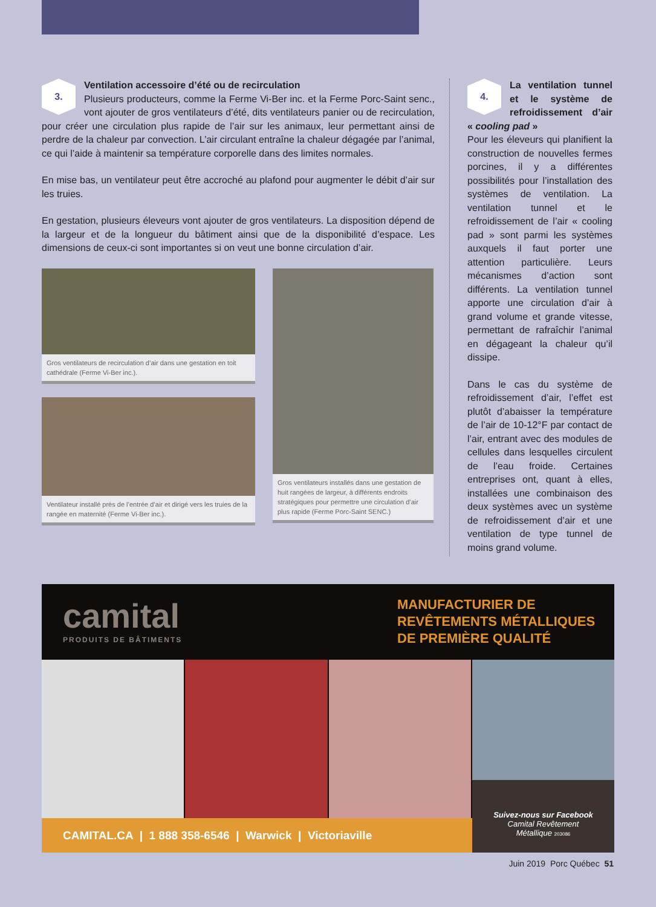3. Ventilation accessoire d’été ou de recirculation
Plusieurs producteurs, comme la Ferme Vi-Ber inc. et la Ferme Porc-Saint senc., vont ajouter de gros ventilateurs d’été, dits ventilateurs panier ou de recirculation, pour créer une circulation plus rapide de l’air sur les animaux, leur permettant ainsi de perdre de la chaleur par convection. L’air circulant entraîne la chaleur dégagée par l’animal, ce qui l’aide à maintenir sa température corporelle dans des limites normales.
En mise bas, un ventilateur peut être accroché au plafond pour augmenter le débit d’air sur les truies.
En gestation, plusieurs éleveurs vont ajouter de gros ventilateurs. La disposition dépend de la largeur et de la longueur du bâtiment ainsi que de la disponibilité d’espace. Les dimensions de ceux-ci sont importantes si on veut une bonne circulation d’air.
Gros ventilateurs de recirculation d’air dans une gestation en toit cathédrale (Ferme Vi-Ber inc.).
Ventilateur installé près de l’entrée d’air et dirigé vers les truies de la rangée en maternité (Ferme Vi-Ber inc.).
Gros ventilateurs installés dans une gestation de huit rangées de largeur, à différents endroits stratégiques pour permettre une circulation d’air plus rapide (Ferme Porc-Saint SENC.)
4. La ventilation tunnel et le système de refroidissement d’air « cooling pad »
Pour les éleveurs qui planifient la construction de nouvelles fermes porcines, il y a différentes possibilités pour l’installation des systèmes de ventilation. La ventilation tunnel et le refroidissement de l’air « cooling pad » sont parmi les systèmes auxquels il faut porter une attention particulière. Leurs mécanismes d’action sont différents. La ventilation tunnel apporte une circulation d’air à grand volume et grande vitesse, permettant de rafraîchir l’animal en dégageant la chaleur qu’il dissipe.
Dans le cas du système de refroidissement d’air, l’effet est plutôt d’abaisser la température de l’air de 10-12°F par contact de l’air, entrant avec des modules de cellules dans lesquelles circulent de l’eau froide. Certaines entreprises ont, quant à elles, installées une combinaison des deux systèmes avec un système de refroidissement d’air et une ventilation de type tunnel de moins grand volume.
camital
PRODUITS DE BÂTIMENTS
MANUFACTURIER DE
REVÊTEMENTS MÉTALLIQUES
DE PREMIÈRE QUALITÉ
CAMITAL.CA | 1 888 358-6546 | Warwick | Victoriaville
Suivez-nous sur Facebook
Camital Revêtement
Métallique 203086
Juin 2019 Porc Québec 51